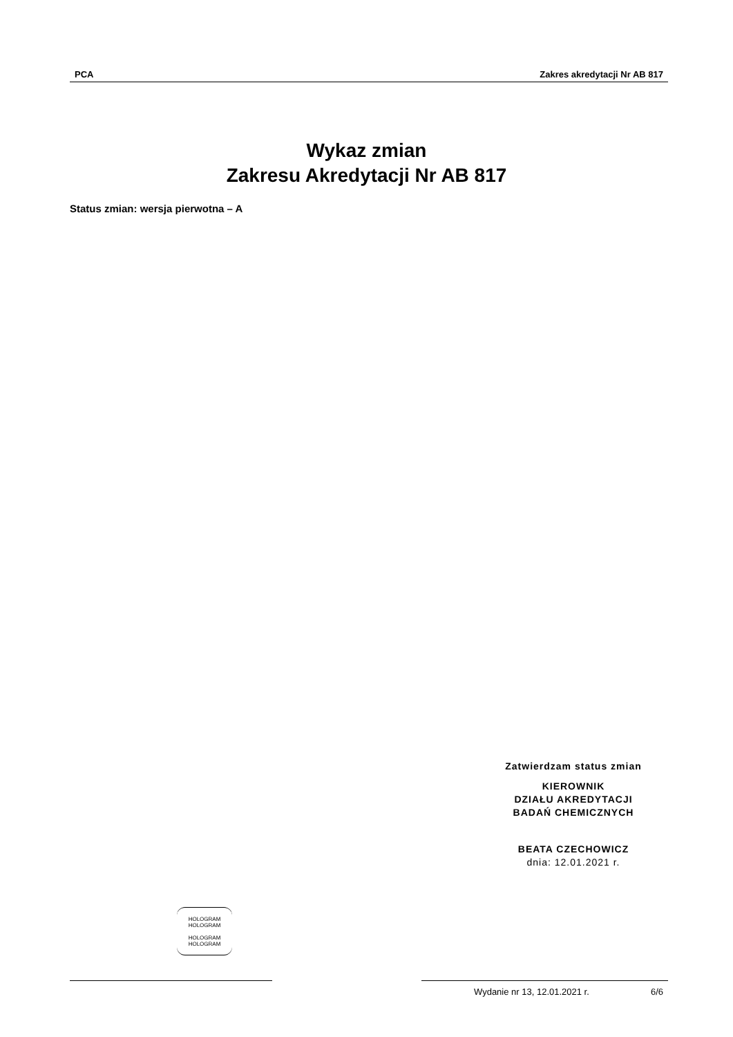PCA Zakres akredytacji Nr AB 817
Wykaz zmian
Zakresu Akredytacji Nr AB 817
Status zmian: wersja pierwotna – A
Zatwierdzam status zmian
KIEROWNIK
DZIAŁU AKREDYTACJI
BADAŃ CHEMICZNYCH
BEATA CZECHOWICZ
dnia: 12.01.2021 r.
HOLOGRAM
HOLOGRAM
HOLOGRAM
HOLOGRAM
Wydanie nr 13, 12.01.2021 r. 6/6